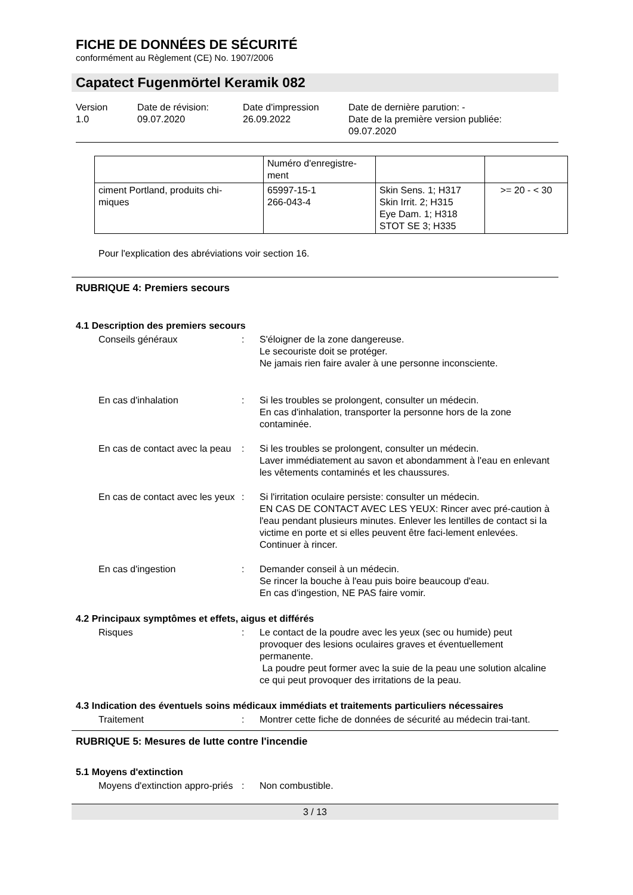FICHE DE DONNÉES DE SÉCURITÉ
conformément au Règlement (CE) No. 1907/2006
Capatect Fugenmörtel Keramik 082
Version
1.0
Date de révision:
09.07.2020
Date d'impression
26.09.2022
Date de dernière parution: -
Date de la première version publiée:
09.07.2020
| | Numéro d'enregistre- ment | | |
| ciment Portland, produits chi- miques | 65997-15-1 266-043-4 | Skin Sens. 1; H317 Skin Irrit. 2; H315 Eye Dam. 1; H318 STOT SE 3; H335 | >= 20 - < 30 |
Pour l'explication des abréviations voir section 16.
RUBRIQUE 4: Premiers secours
4.1 Description des premiers secours
Conseils généraux : S'éloigner de la zone dangereuse.
Le secouriste doit se protéger.
Ne jamais rien faire avaler à une personne inconsciente.
En cas d'inhalation : Si les troubles se prolongent, consulter un médecin.
En cas d'inhalation, transporter la personne hors de la zone contaminée.
En cas de contact avec la peau
: Si les troubles se prolongent, consulter un médecin.
Laver immédiatement au savon et abondamment à l'eau en enlevant les vêtements contaminés et les chaussures.
En cas de contact avec les yeux
: Si l'irritation oculaire persiste: consulter un médecin.
EN CAS DE CONTACT AVEC LES YEUX: Rincer avec pré-caution à l'eau pendant plusieurs minutes. Enlever les lentilles de contact si la victime en porte et si elles peuvent être faci-lement enlevées. Continuer à rincer.
En cas d'ingestion : Demander conseil à un médecin.
Se rincer la bouche à l'eau puis boire beaucoup d'eau.
En cas d'ingestion, NE PAS faire vomir.
4.2 Principaux symptômes et effets, aigus et différés
Risques : Le contact de la poudre avec les yeux (sec ou humide) peut provoquer des lesions oculaires graves et éventuellement permanente.
La poudre peut former avec la suie de la peau une solution alcaline ce qui peut provoquer des irritations de la peau.
4.3 Indication des éventuels soins médicaux immédiats et traitements particuliers nécessaires
Traitement : Montrer cette fiche de données de sécurité au médecin trai-tant.
RUBRIQUE 5: Mesures de lutte contre l'incendie
5.1 Moyens d'extinction
Moyens d'extinction appro-priés
: Non combustible.
3 / 13